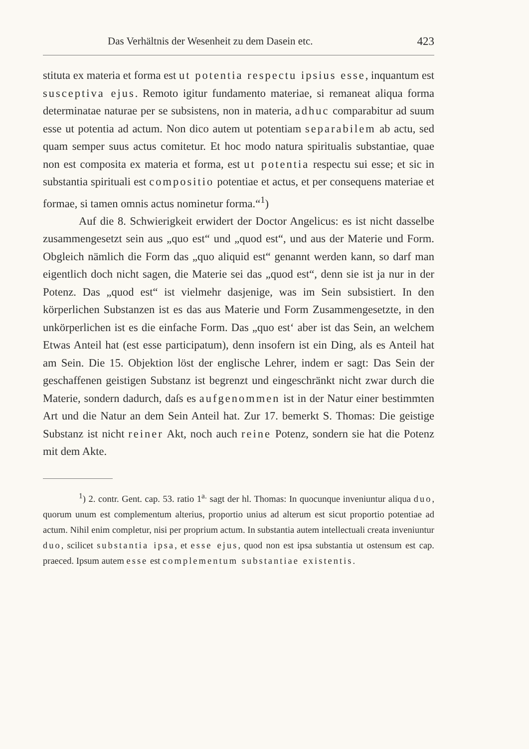Das Verhältnis der Wesenheit zu dem Dasein etc. 423
stituta ex materia et forma est ut potentia respectu ipsius esse, inquantum est susceptiva ejus. Remoto igitur fundamento materiae, si remaneat aliqua forma determinatae naturae per se subsistens, non in materia, adhuc comparabitur ad suum esse ut potentia ad actum. Non dico autem ut potentiam separabilem ab actu, sed quam semper suus actus comitetur. Et hoc modo natura spiritualis substantiae, quae non est composita ex materia et forma, est ut potentia respectu sui esse; et sic in substantia spirituali est compositio potentiae et actus, et per consequens materiae et formae, si tamen omnis actus nominetur forma.“<sup>1</sup>)
Auf die 8. Schwierigkeit erwidert der Doctor Angelicus: es ist nicht dasselbe zusammengesetzt sein aus „quo est“ und „quod est“, und aus der Materie und Form. Obgleich nämlich die Form das „quo aliquid est“ genannt werden kann, so darf man eigentlich doch nicht sagen, die Materie sei das „quod est“, denn sie ist ja nur in der Potenz. Das „quod est“ ist vielmehr dasjenige, was im Sein subsistiert. In den körperlichen Substanzen ist es das aus Materie und Form Zusammengesetzte, in den unkörperlichen ist es die einfache Form. Das „quo est‘ aber ist das Sein, an welchem Etwas Anteil hat (est esse participatum), denn insofern ist ein Ding, als es Anteil hat am Sein. Die 15. Objektion löst der englische Lehrer, indem er sagt: Das Sein der geschaffenen geistigen Substanz ist begrenzt und eingeschränkt nicht zwar durch die Materie, sondern dadurch, daſs es aufgenommen ist in der Natur einer bestimmten Art und die Natur an dem Sein Anteil hat. Zur 17. bemerkt S. Thomas: Die geistige Substanz ist nicht reiner Akt, noch auch reine Potenz, sondern sie hat die Potenz mit dem Akte.
<sup>1</sup>) 2. contr. Gent. cap. 53. ratio 1<sup>a.</sup> sagt der hl. Thomas: In quocunque inveniuntur aliqua duo, quorum unum est complementum alterius, proportio unius ad alterum est sicut proportio potentiae ad actum. Nihil enim completur, nisi per proprium actum. In substantia autem intellectuali creata inveniuntur duo, scilicet substantia ipsa, et esse ejus, quod non est ipsa substantia ut ostensum est cap. praeced. Ipsum autem esse est complementum substantiae existentis.